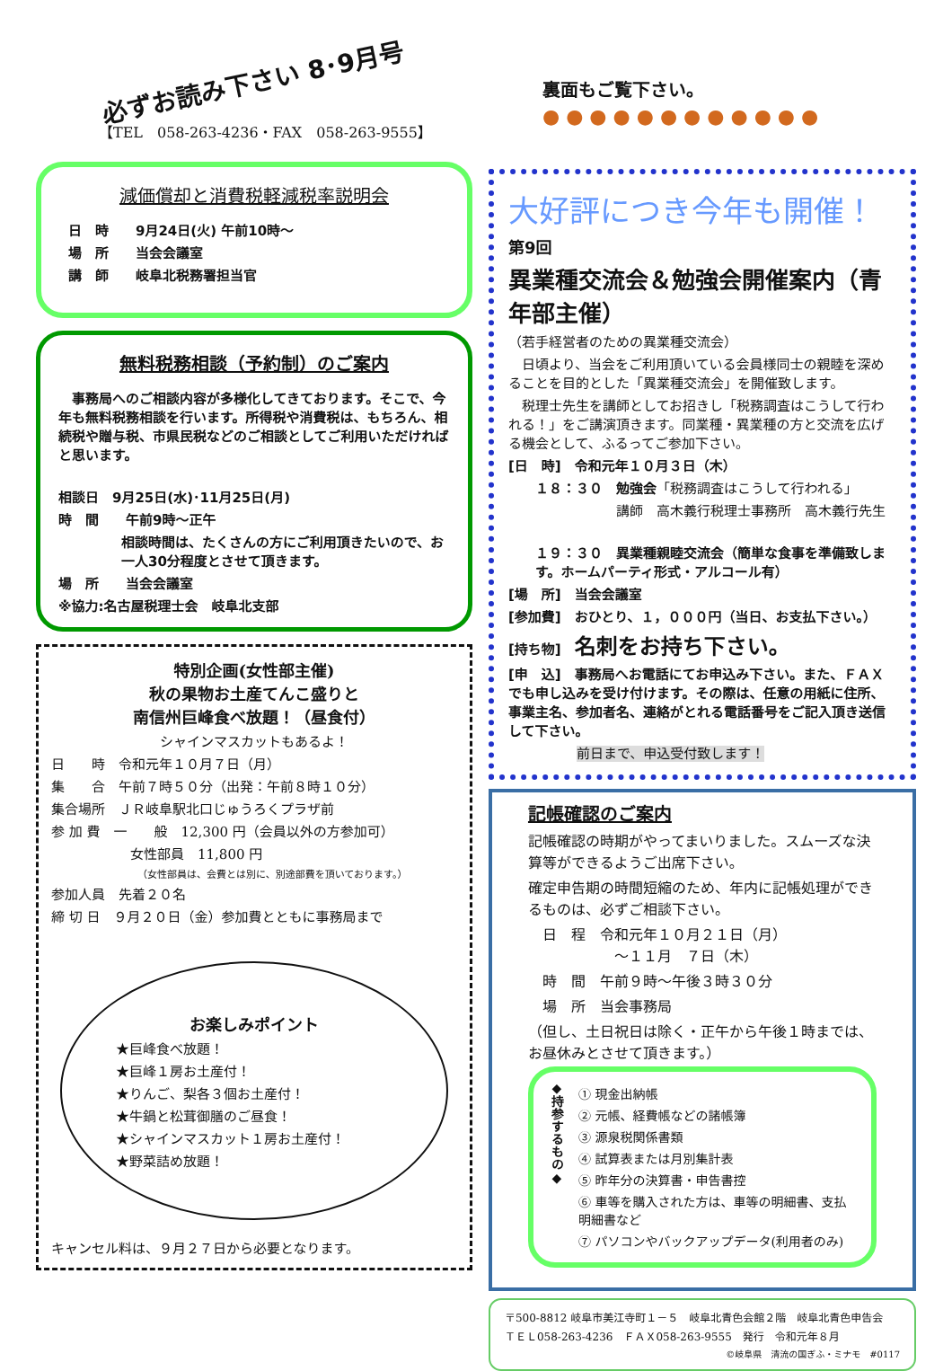必ずお読み下さい 8･9月号
【TEL　058-263-4236・FAX　058-263-9555】
減価償却と消費税軽減税率説明会
日　時　　9月24日(火) 午前10時～
場　所　　当会会議室
講　師　　岐阜北税務署担当官
無料税務相談（予約制）のご案内
　事務局へのご相談内容が多様化してきております。そこで、今年も無料税務相談を行います。所得税や消費税は、もちろん、相続税や贈与税、市県民税などのご相談としてご利用いただければと思います。
相談日　9月25日(水)･11月25日(月)
時　間　　午前9時～正午
相談時間は、たくさんの方にご利用頂きたいので、お一人30分程度とさせて頂きます。
場　所　　当会会議室
※協力:名古屋税理士会　岐阜北支部
特別企画(女性部主催)
秋の果物お土産てんこ盛りと
南信州巨峰食べ放題！（昼食付）
シャインマスカットもあるよ！
日　　時　令和元年１０月７日（月）
集　　合　午前７時５０分（出発：午前８時１０分）
集合場所　ＪＲ岐阜駅北口じゅうろくプラザ前
参 加 費　一　　般　12,300 円（会員以外の方参加可）
女性部員　11,800 円
（女性部員は、会費とは別に、別途部費を頂いております。）
参加人員　先着２０名
締 切 日　９月２０日（金）参加費とともに事務局まで
お楽しみポイント
★巨峰食べ放題！
★巨峰１房お土産付！
★りんご、梨各３個お土産付！
★牛鍋と松茸御膳のご昼食！
★シャインマスカット１房お土産付！
★野菜詰め放題！
キャンセル料は、９月２７日から必要となります。
裏面もご覧下さい。
● ● ● ● ● ● ● ● ● ● ● ●
大好評につき今年も開催！
第9回
異業種交流会＆勉強会開催案内（青年部主催）
（若手経営者のための異業種交流会）
　日頃より、当会をご利用頂いている会員様同士の親睦を深めることを目的とした「異業種交流会」を開催致します。
　税理士先生を講師としてお招きし「税務調査はこうして行われる！」をご講演頂きます。同業種・異業種の方と交流を広げる機会として、ふるってご参加下さい。
[日　時]　令和元年１０月３日（木）
１８：３０　勉強会「税務調査はこうして行われる」
講師　高木義行税理士事務所　高木義行先生
１９：３０　異業種親睦交流会（簡単な食事を準備致します。ホームパーティ形式・アルコール有）
[場　所]　当会会議室
[参加費]　おひとり、１，０００円（当日、お支払下さい。）
[持ち物]　名刺をお持ち下さい。
[申　込]　事務局へお電話にてお申込み下さい。また、ＦＡＸでも申し込みを受け付けます。その際は、任意の用紙に住所、事業主名、参加者名、連絡がとれる電話番号をご記入頂き送信して下さい。
前日まで、申込受付致します！
記帳確認のご案内
記帳確認の時期がやってまいりました。スムーズな決算等ができるようご出席下さい。
確定申告期の時間短縮のため、年内に記帳処理ができるものは、必ずご相談下さい。
　日　程　令和元年１０月２１日（月）
　　　　　　～１１月　７日（木）
　時　間　午前９時～午後３時３０分
　場　所　当会事務局
（但し、土日祝日は除く・正午から午後１時までは、お昼休みとさせて頂きます。）
◆持参するもの◆
① 現金出納帳
② 元帳、経費帳などの諸帳簿
③ 源泉税関係書類
④ 試算表または月別集計表
⑤ 昨年分の決算書・申告書控
⑥ 車等を購入された方は、車等の明細書、支払明細書など
⑦ パソコンやバックアップデータ(利用者のみ)
〒500-8812 岐阜市美江寺町１－５　岐阜北青色会館２階　岐阜北青色申告会
ＴＥＬ058-263-4236　ＦＡＸ058-263-9555　発行　令和元年８月
©岐阜県　清流の国ぎふ・ミナモ　#0117